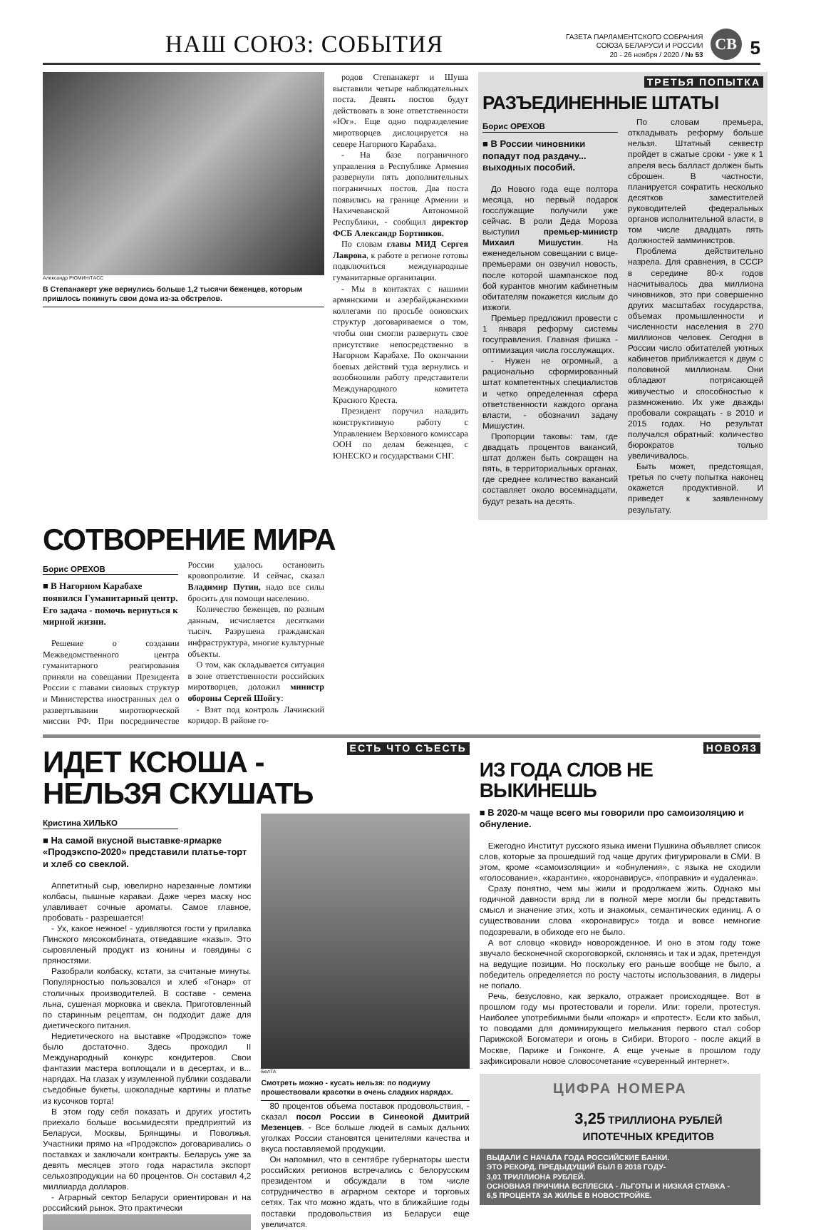НАШ СОЮЗ: СОБЫТИЯ
ГАЗЕТА ПАРЛАМЕНТСКОГО СОБРАНИЯ
СОЮЗА БЕЛАРУСИ И РОССИИ
20 - 26 ноября / 2020 / № 53
СВ
5
Александр РЮМИН/ТАСС
В Степанакерт уже вернулись больше 1,2 тысячи беженцев, которым пришлось покинуть свои дома из-за обстрелов.
родов Степанакерт и Шуша выставили четыре наблюдательных поста. Девять постов будут действовать в зоне ответственности «Юг». Еще одно подразделение миротворцев дислоцируется на севере Нагорного Карабаха.
- На базе пограничного управления в Республике Армения развернули пять дополнительных пограничных постов. Два поста появились на границе Армении и Нахичеванской Автономной Республики, - сообщил директор ФСБ Александр Бортников.
По словам главы МИД Сергея Лаврова, к работе в регионе готовы подключиться международные гуманитарные организации.
- Мы в контактах с нашими армянскими и азербайджанскими коллегами по просьбе ооновских структур договариваемся о том, чтобы они смогли развернуть свое присутствие непосредственно в Нагорном Карабахе. По окончании боевых действий туда вернулись и возобновили работу представители Международного комитета Красного Креста.
Президент поручил наладить конструктивную работу с Управлением Верховного комиссара ООН по делам беженцев, с ЮНЕСКО и государствами СНГ.
ТРЕТЬЯ ПОПЫТКА
РАЗЪЕДИНЕННЫЕ ШТАТЫ
Борис ОРЕХОВ
■ В России чиновники попадут под раздачу... выходных пособий.
До Нового года еще полтора месяца, но первый подарок госслужащие получили уже сейчас. В роли Деда Мороза выступил премьер-министр Михаил Мишустин. На еженедельном совещании с вице-премьерами он озвучил новость, после которой шампанское под бой курантов многим кабинетным обитателям покажется кислым до изжоги.
Премьер предложил провести с 1 января реформу системы госуправления. Главная фишка - оптимизация числа госслужащих.
- Нужен не огромный, а рационально сформированный штат компетентных специалистов и четко определенная сфера ответственности каждого органа власти, - обозначил задачу Мишустин.
Пропорции таковы: там, где двадцать процентов вакансий, штат должен быть сокращен на пять, в территориальных органах, где среднее количество вакансий составляет около восемнадцати, будут резать на десять.
По словам премьера, откладывать реформу больше нельзя. Штатный секвестр пройдет в сжатые сроки - уже к 1 апреля весь балласт должен быть сброшен. В частности, планируется сократить несколько десятков заместителей руководителей федеральных органов исполнительной власти, в том числе двадцать пять должностей замминистров.
Проблема действительно назрела. Для сравнения, в СССР в середине 80-х годов насчитывалось два миллиона чиновников, это при совершенно других масштабах государства, объемах промышленности и численности населения в 270 миллионов человек. Сегодня в России число обитателей уютных кабинетов приближается к двум с половиной миллионам. Они обладают потрясающей живучестью и способностью к размножению. Их уже дважды пробовали сокращать - в 2010 и 2015 годах. Но результат получался обратный: количество бюрократов только увеличивалось.
Быть может, предстоящая, третья по счету попытка наконец окажется продуктивной. И приведет к заявленному результату.
СОТВОРЕНИЕ МИРА
Борис ОРЕХОВ
■ В Нагорном Карабахе появился Гуманитарный центр. Его задача - помочь вернуться к мирной жизни.
Решение о создании Межведомственного центра гуманитарного реагирования приняли на совещании Президента России с главами силовых структур и Министерства иностранных дел о развертывании миротворческой миссии РФ. При посредничестве России удалось остановить кровопролитие. И сейчас, сказал Владимир Путин, надо все силы бросить для помощи населению.
Количество беженцев, по разным данным, исчисляется десятками тысяч. Разрушена гражданская инфраструктура, многие культурные объекты.
О том, как складывается ситуация в зоне ответственности российских миротворцев, доложил министр обороны Сергей Шойгу:
- Взят под контроль Лачинский коридор. В районе го-
ИДЕТ КСЮША -
НЕЛЬЗЯ СКУШАТЬ
ЕСТЬ ЧТО СЪЕСТЬ
Кристина ХИЛЬКО
■ На самой вкусной выставке-ярмарке «Продэкспо-2020» представили платье-торт и хлеб со свеклой.
Аппетитный сыр, ювелирно нарезанные ломтики колбасы, пышные караваи. Даже через маску нос улавливает сочные ароматы. Самое главное, пробовать - разрешается!
- Ух, какое нежное! - удивляются гости у прилавка Пинского мясокомбината, отведавшие «казы». Это сыровяленый продукт из конины и говядины с пряностями.
Разобрали колбаску, кстати, за считаные минуты. Популярностью пользовался и хлеб «Гонар» от столичных производителей. В составе - семена льна, сушеная морковка и свекла. Приготовленный по старинным рецептам, он подходит даже для диетического питания.
Недиетического на выставке «Продэкспо» тоже было достаточно. Здесь проходил II Международный конкурс кондитеров. Свои фантазии мастера воплощали и в десертах, и в... нарядах. На глазах у изумленной публики создавали съедобные букеты, шоколадные картины и платье из кусочков торта!
В этом году себя показать и других угостить приехало больше восьмидесяти предприятий из Беларуси, Москвы, Брянщины и Поволжья. Участники прямо на «Продэкспо» договаривались о поставках и заключали контракты. Беларусь уже за девять месяцев этого года нарастила экспорт сельхозпродукции на 60 процентов. Он составил 4,2 миллиарда долларов.
- Аграрный сектор Беларуси ориентирован и на российский рынок. Это практически
БелТА
Смотреть можно - кусать нельзя: по подиуму прошествовали красотки в очень сладких нарядах.
80 процентов объема поставок продовольствия, - сказал посол России в Синеокой Дмитрий Мезенцев. - Все больше людей в самых дальних уголках России становятся ценителями качества и вкуса поставляемой продукции.
Он напомнил, что в сентябре губернаторы шести российских регионов встречались с белорусским президентом и обсуждали в том числе сотрудничество в аграрном секторе и торговых сетях. Так что можно ждать, что в ближайшие годы поставки продовольствия из Беларуси еще увеличатся.
НОВОЯЗ
ИЗ ГОДА СЛОВ НЕ ВЫКИНЕШЬ
■ В 2020-м чаще всего мы говорили про самоизоляцию и обнуление.
Ежегодно Институт русского языка имени Пушкина объявляет список слов, которые за прошедший год чаще других фигурировали в СМИ. В этом, кроме «самоизоляции» и «обнуления», с языка не сходили «голосование», «карантин», «коронавирус», «поправки» и «удаленка».
Сразу понятно, чем мы жили и продолжаем жить. Однако мы годичной давности вряд ли в полной мере могли бы представить смысл и значение этих, хоть и знакомых, семантических единиц. А о существовании слова «коронавирус» тогда и вовсе немногие подозревали, в обиходе его не было.
А вот словцо «ковид» новорожденное. И оно в этом году тоже звучало бесконечной скороговоркой, склоняясь и так и эдак, претендуя на ведущие позиции. Но поскольку его раньше вообще не было, а победитель определяется по росту частоты использования, в лидеры не попало.
Речь, безусловно, как зеркало, отражает происходящее. Вот в прошлом году мы протестовали и горели. Или: горели, протестуя. Наиболее употребимыми были «пожар» и «протест». Если кто забыл, то поводами для доминирующего мелькания первого стал собор Парижской Богоматери и огонь в Сибири. Второго - после акций в Москве, Париже и Гонконге. А еще ученые в прошлом году зафиксировали новое словосочетание «суверенный интернет».
ЦИФРА НОМЕРА
3,25 ТРИЛЛИОНА РУБЛЕЙ
ИПОТЕЧНЫХ КРЕДИТОВ
ВЫДАЛИ С НАЧАЛА ГОДА РОССИЙСКИЕ БАНКИ.
ЭТО РЕКОРД. ПРЕДЫДУЩИЙ БЫЛ В 2018 ГОДУ-
3,01 ТРИЛЛИОНА РУБЛЕЙ.
ОСНОВНАЯ ПРИЧИНА ВСПЛЕСКА - ЛЬГОТЫ И НИЗКАЯ СТАВКА -
6,5 ПРОЦЕНТА ЗА ЖИЛЬЕ В НОВОСТРОЙКЕ.